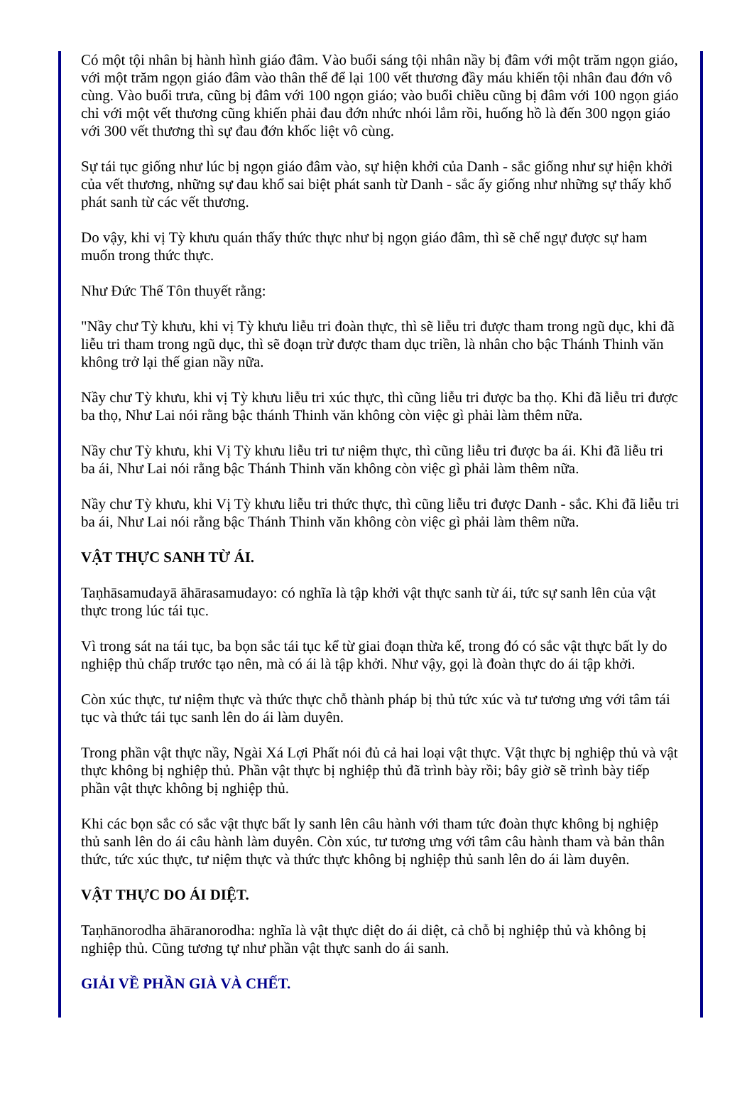Có một tội nhân bị hành hình giáo đâm. Vào buổi sáng tội nhân nầy bị đâm với một trăm ngọn giáo, với một trăm ngọn giáo đâm vào thân thể để lại 100 vết thương đầy máu khiến tội nhân đau đớn vô cùng. Vào buổi trưa, cũng bị đâm với 100 ngọn giáo; vào buổi chiều cũng bị đâm với 100 ngọn giáo chỉ với một vết thương cũng khiến phải đau đớn nhức nhói lắm rồi, huống hồ là đến 300 ngọn giáo với 300 vết thương thì sự đau đớn khốc liệt vô cùng.
Sự tái tục giống như lúc bị ngọn giáo đâm vào, sự hiện khởi của Danh - sắc giống như sự hiện khởi của vết thương, những sự đau khổ sai biệt phát sanh từ Danh - sắc ấy giống như những sự thấy khổ phát sanh từ các vết thương.
Do vậy, khi vị Tỳ khưu quán thấy thức thực như bị ngọn giáo đâm, thì sẽ chế ngự được sự ham muốn trong thức thực.
Như Đức Thế Tôn thuyết rằng:
"Nầy chư Tỳ khưu, khi vị Tỳ khưu liễu tri đoàn thực, thì sẽ liễu tri được tham trong ngũ dục, khi đã liễu tri tham trong ngũ dục, thì sẽ đoạn trừ được tham dục triền, là nhân cho bậc Thánh Thinh văn không trở lại thế gian nầy nữa.
Nầy chư Tỳ khưu, khi vị Tỳ khưu liễu tri xúc thực, thì cũng liễu tri được ba thọ. Khi đã liễu tri được ba thọ, Như Lai nói rằng bậc thánh Thinh văn không còn việc gì phải làm thêm nữa.
Nầy chư Tỳ khưu, khi Vị Tỳ khưu liễu tri tư niệm thực, thì cũng liễu tri được ba ái. Khi đã liễu tri ba ái, Như Lai nói rằng bậc Thánh Thinh văn không còn việc gì phải làm thêm nữa.
Nầy chư Tỳ khưu, khi Vị Tỳ khưu liễu tri thức thực, thì cũng liễu tri được Danh - sắc. Khi đã liễu tri ba ái, Như Lai nói rằng bậc Thánh Thinh văn không còn việc gì phải làm thêm nữa.
VẬT THỰC SANH TỪ ÁI.
Taṇhāsamudayā āhārasamudayo: có nghĩa là tập khởi vật thực sanh từ ái, tức sự sanh lên của vật thực trong lúc tái tục.
Vì trong sát na tái tục, ba bọn sắc tái tục kể từ giai đoạn thừa kế, trong đó có sắc vật thực bất ly do nghiệp thủ chấp trước tạo nên, mà có ái là tập khởi. Như vậy, gọi là đoàn thực do ái tập khởi.
Còn xúc thực, tư niệm thực và thức thực chỗ thành pháp bị thủ tức xúc và tư tương ưng với tâm tái tục và thức tái tục sanh lên do ái làm duyên.
Trong phần vật thực nầy, Ngài Xá Lợi Phất nói đủ cả hai loại vật thực. Vật thực bị nghiệp thủ và vật thực không bị nghiệp thủ. Phần vật thực bị nghiệp thủ đã trình bày rồi; bây giờ sẽ trình bày tiếp phần vật thực không bị nghiệp thủ.
Khi các bọn sắc có sắc vật thực bất ly sanh lên câu hành với tham tức đoàn thực không bị nghiệp thủ sanh lên do ái câu hành làm duyên. Còn xúc, tư tương ưng với tâm câu hành tham và bản thân thức, tức xúc thực, tư niệm thực và thức thực không bị nghiệp thủ sanh lên do ái làm duyên.
VẬT THỰC DO ÁI DIỆT.
Taṇhānorodha āhāranorodha: nghĩa là vật thực diệt do ái diệt, cả chỗ bị nghiệp thủ và không bị nghiệp thủ. Cũng tương tự như phần vật thực sanh do ái sanh.
GIẢI VỀ PHẦN GIÀ VÀ CHẾT.